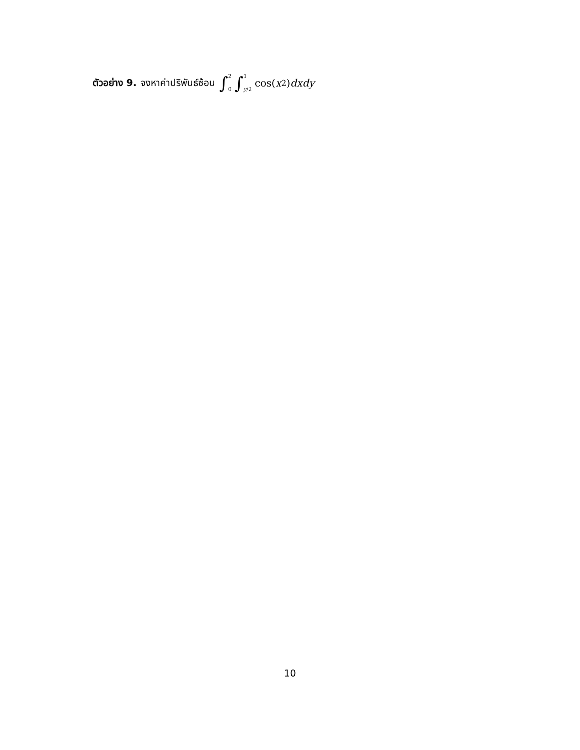ตัวอย่าง 9. จงหาค่าปริพันธ์ซ้อน ∫<sup>2</sup><sub>0</sub> ∫<sup>1</sup><sub>y/2</sub> cos(x<sup>2</sup>) dxdy
10